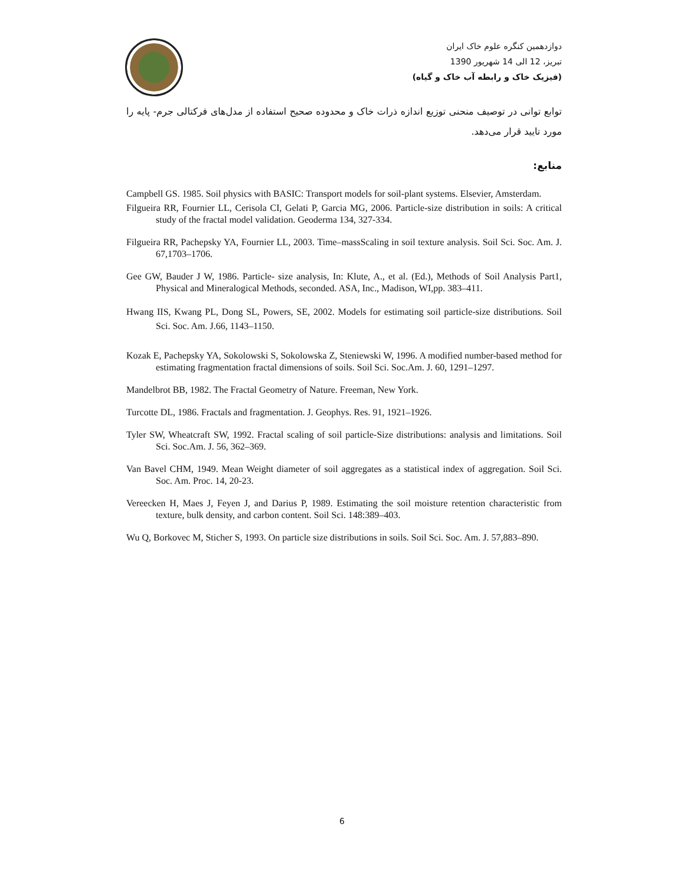دوازدهمین کنگره علوم خاک ایران
تبریز، 12 الی 14 شهریور 1390
(فیزیک خاک و رابطه آب خاک و گیاه)
توابع توانی در توصیف منحنی توزیع اندازه ذرات خاک و محدوده صحیح استفاده از مدل‌های فرکتالی جرم- پایه را مورد تایید قرار می‌دهد.
منابع:
Campbell GS. 1985. Soil physics with BASIC: Transport models for soil-plant systems. Elsevier, Amsterdam.
Filgueira RR, Fournier LL, Cerisola CI, Gelati P, Garcia MG, 2006. Particle-size distribution in soils: A critical study of the fractal model validation. Geoderma 134, 327-334.
Filgueira RR, Pachepsky YA, Fournier LL, 2003. Time–massScaling in soil texture analysis. Soil Sci. Soc. Am. J. 67,1703–1706.
Gee GW, Bauder J W, 1986. Particle- size analysis, In: Klute, A., et al. (Ed.), Methods of Soil Analysis Part1, Physical and Mineralogical Methods, seconded. ASA, Inc., Madison, WI,pp. 383–411.
Hwang IIS, Kwang PL, Dong SL, Powers, SE, 2002. Models for estimating soil particle-size distributions. Soil Sci. Soc. Am. J.66, 1143–1150.
Kozak E, Pachepsky YA, Sokolowski S, Sokolowska Z, Steniewski W, 1996. A modified number-based method for estimating fragmentation fractal dimensions of soils. Soil Sci. Soc.Am. J. 60, 1291–1297.
Mandelbrot BB, 1982. The Fractal Geometry of Nature. Freeman, New York.
Turcotte DL, 1986. Fractals and fragmentation. J. Geophys. Res. 91, 1921–1926.
Tyler SW, Wheatcraft SW, 1992. Fractal scaling of soil particle-Size distributions: analysis and limitations. Soil Sci. Soc.Am. J. 56, 362–369.
Van Bavel CHM, 1949. Mean Weight diameter of soil aggregates as a statistical index of aggregation. Soil Sci. Soc. Am. Proc. 14, 20-23.
Vereecken H, Maes J, Feyen J, and Darius P, 1989. Estimating the soil moisture retention characteristic from texture, bulk density, and carbon content. Soil Sci. 148:389–403.
Wu Q, Borkovec M, Sticher S, 1993. On particle size distributions in soils. Soil Sci. Soc. Am. J. 57,883–890.
6